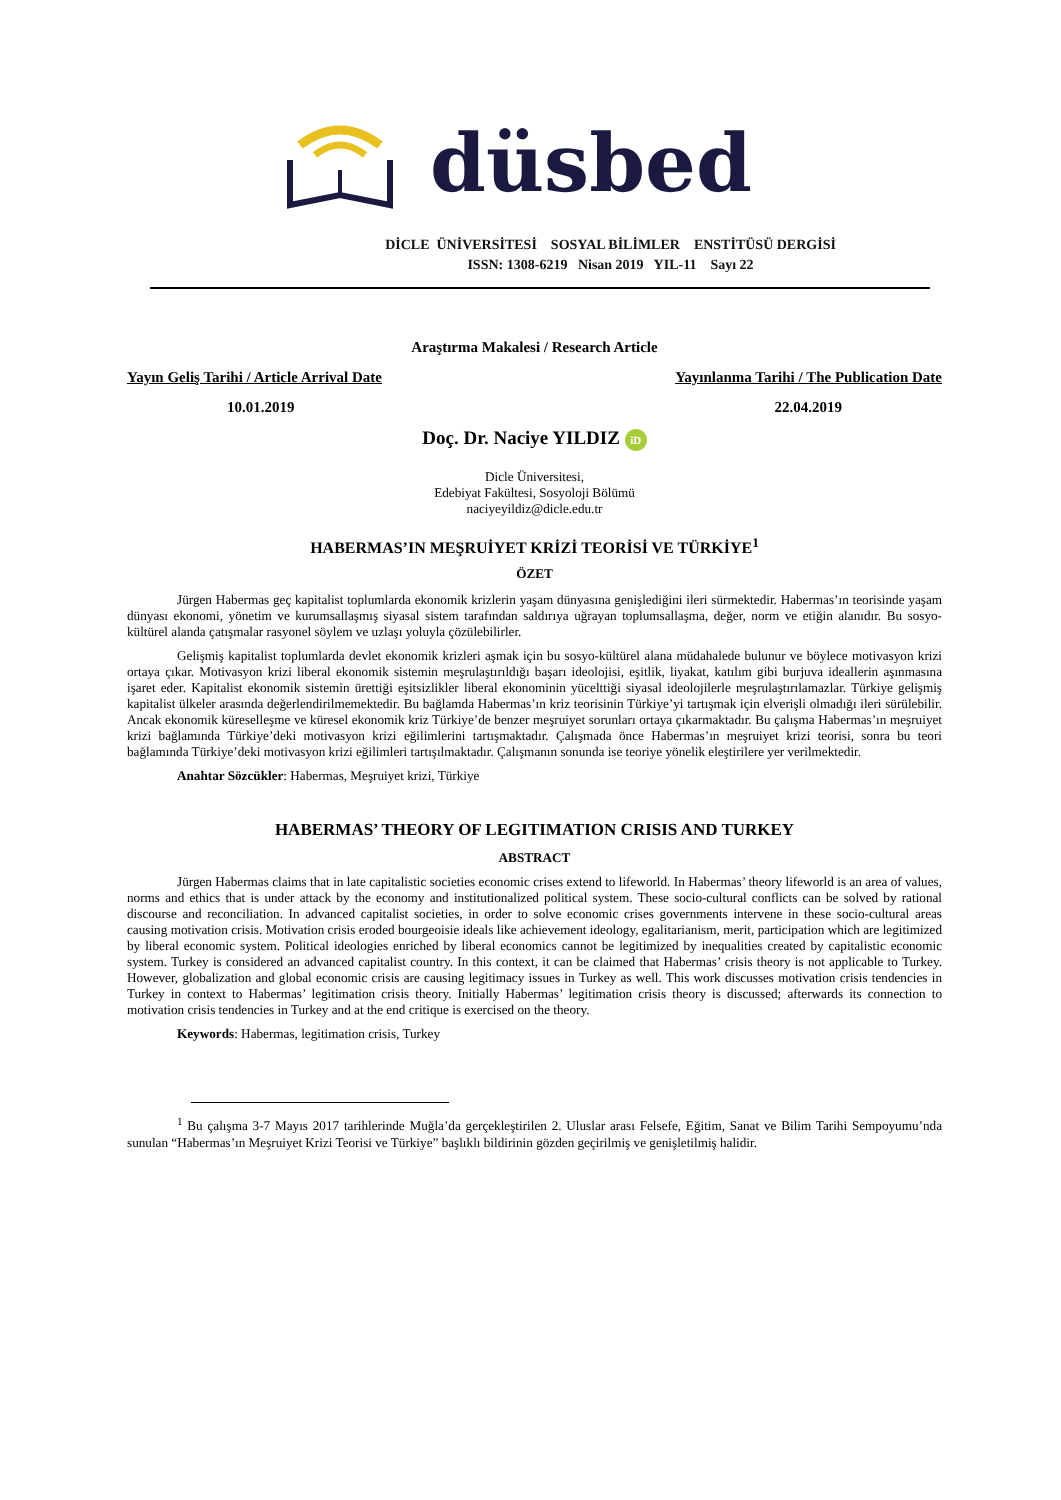düsbed
DİCLE ÜNİVERSİTESİ SOSYAL BİLİMLER ENSTİTÜSÜ DERGİSİ
ISSN: 1308-6219 Nisan 2019 YIL-11 Sayı 22
Araştırma Makalesi / Research Article
Yayın Geliş Tarihi / Article Arrival Date Yayınlanma Tarihi / The Publication Date
10.01.2019 22.04.2019
Doç. Dr. Naciye YILDIZ iD
Dicle Üniversitesi,
Edebiyat Fakültesi, Sosyoloji Bölümü
naciyeyildiz@dicle.edu.tr
HABERMAS’IN MEŞRUİYET KRİZİ TEORİSİ VE TÜRKİYE<sup>1</sup>
ÖZET
Jürgen Habermas geç kapitalist toplumlarda ekonomik krizlerin yaşam dünyasına genişlediğini ileri sürmektedir. Habermas’ın teorisinde yaşam dünyası ekonomi, yönetim ve kurumsallaşmış siyasal sistem tarafından saldırıya uğrayan toplumsallaşma, değer, norm ve etiğin alanıdır. Bu sosyo-kültürel alanda çatışmalar rasyonel söylem ve uzlaşı yoluyla çözülebilirler.
Gelişmiş kapitalist toplumlarda devlet ekonomik krizleri aşmak için bu sosyo-kültürel alana müdahalede bulunur ve böylece motivasyon krizi ortaya çıkar. Motivasyon krizi liberal ekonomik sistemin meşrulaştırıldığı başarı ideolojisi, eşitlik, liyakat, katılım gibi burjuva ideallerin aşınmasına işaret eder. Kapitalist ekonomik sistemin ürettiği eşitsizlikler liberal ekonominin yücelttiği siyasal ideolojilerle meşrulaştırılamazlar. Türkiye gelişmiş kapitalist ülkeler arasında değerlendirilmemektedir. Bu bağlamda Habermas’ın kriz teorisinin Türkiye’yi tartışmak için elverişli olmadığı ileri sürülebilir. Ancak ekonomik küreselleşme ve küresel ekonomik kriz Türkiye’de benzer meşruiyet sorunları ortaya çıkarmaktadır. Bu çalışma Habermas’ın meşruiyet krizi bağlamında Türkiye’deki motivasyon krizi eğilimlerini tartışmaktadır. Çalışmada önce Habermas’ın meşruiyet krizi teorisi, sonra bu teori bağlamında Türkiye’deki motivasyon krizi eğilimleri tartışılmaktadır. Çalışmanın sonunda ise teoriye yönelik eleştirilere yer verilmektedir.
Anahtar Sözcükler: Habermas, Meşruiyet krizi, Türkiye
HABERMAS’ THEORY OF LEGITIMATION CRISIS AND TURKEY
ABSTRACT
Jürgen Habermas claims that in late capitalistic societies economic crises extend to lifeworld. In Habermas’ theory lifeworld is an area of values, norms and ethics that is under attack by the economy and institutionalized political system. These socio-cultural conflicts can be solved by rational discourse and reconciliation. In advanced capitalist societies, in order to solve economic crises governments intervene in these socio-cultural areas causing motivation crisis. Motivation crisis eroded bourgeoisie ideals like achievement ideology, egalitarianism, merit, participation which are legitimized by liberal economic system. Political ideologies enriched by liberal economics cannot be legitimized by inequalities created by capitalistic economic system. Turkey is considered an advanced capitalist country. In this context, it can be claimed that Habermas’ crisis theory is not applicable to Turkey. However, globalization and global economic crisis are causing legitimacy issues in Turkey as well. This work discusses motivation crisis tendencies in Turkey in context to Habermas’ legitimation crisis theory. Initially Habermas’ legitimation crisis theory is discussed; afterwards its connection to motivation crisis tendencies in Turkey and at the end critique is exercised on the theory.
Keywords: Habermas, legitimation crisis, Turkey
<sup>1</sup> Bu çalışma 3-7 Mayıs 2017 tarihlerinde Muğla’da gerçekleştirilen 2. Uluslar arası Felsefe, Eğitim, Sanat ve Bilim Tarihi Sempoyumu’nda sunulan “Habermas’ın Meşruiyet Krizi Teorisi ve Türkiye” başlıklı bildirinin gözden geçirilmiş ve genişletilmiş halidir.